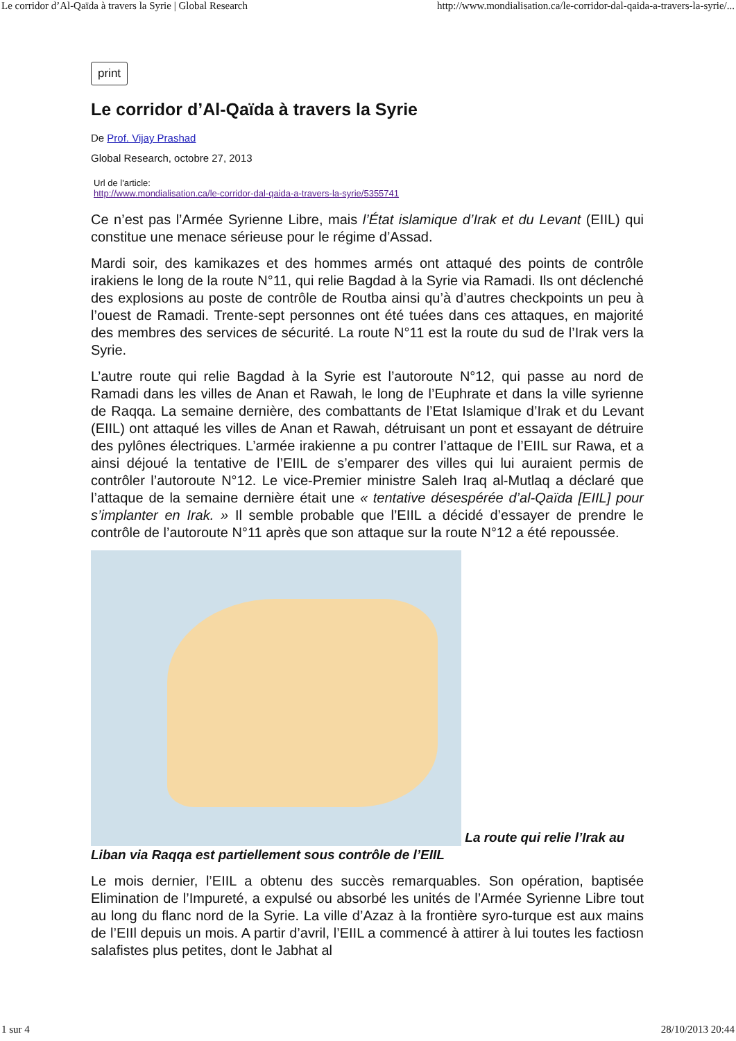Le corridor d’Al-Qaïda à travers la Syrie | Global Research http://www.mondialisation.ca/le-corridor-dal-qaida-a-travers-la-syrie/...
print
Le corridor d’Al-Qaïda à travers la Syrie
De Prof. Vijay Prashad
Global Research, octobre 27, 2013
Url de l'article:
http://www.mondialisation.ca/le-corridor-dal-qaida-a-travers-la-syrie/5355741
Ce n’est pas l’Armée Syrienne Libre, mais l’État islamique d’Irak et du Levant (EIIL) qui constitue une menace sérieuse pour le régime d’Assad.
Mardi soir, des kamikazes et des hommes armés ont attaqué des points de contrôle irakiens le long de la route N°11, qui relie Bagdad à la Syrie via Ramadi. Ils ont déclenché des explosions au poste de contrôle de Routba ainsi qu’à d’autres checkpoints un peu à l’ouest de Ramadi. Trente-sept personnes ont été tuées dans ces attaques, en majorité des membres des services de sécurité. La route N°11 est la route du sud de l’Irak vers la Syrie.
L’autre route qui relie Bagdad à la Syrie est l’autoroute N°12, qui passe au nord de Ramadi dans les villes de Anan et Rawah, le long de l’Euphrate et dans la ville syrienne de Raqqa. La semaine dernière, des combattants de l’Etat Islamique d’Irak et du Levant (EIIL) ont attaqué les villes de Anan et Rawah, détruisant un pont et essayant de détruire des pylônes électriques. L’armée irakienne a pu contrer l’attaque de l’EIIL sur Rawa, et a ainsi déjoué la tentative de l’EIIL de s’emparer des villes qui lui auraient permis de contrôler l’autoroute N°12. Le vice-Premier ministre Saleh Iraq al-Mutlaq a déclaré que l’attaque de la semaine dernière était une « tentative désespérée d’al-Qaïda [EIIL] pour s’implanter en Irak. » Il semble probable que l’EIIL a décidé d’essayer de prendre le contrôle de l’autoroute N°11 après que son attaque sur la route N°12 a été repoussée.
La route qui relie l’Irak au Liban via Raqqa est partiellement sous contrôle de l’EIIL
Le mois dernier, l’EIIL a obtenu des succès remarquables. Son opération, baptisée Elimination de l’Impureté, a expulsé ou absorbé les unités de l’Armée Syrienne Libre tout au long du flanc nord de la Syrie. La ville d’Azaz à la frontière syro-turque est aux mains de l’EIIl depuis un mois. A partir d’avril, l’EIIL a commencé à attirer à lui toutes les factiosn salafistes plus petites, dont le Jabhat al
1 sur 4 28/10/2013 20:44